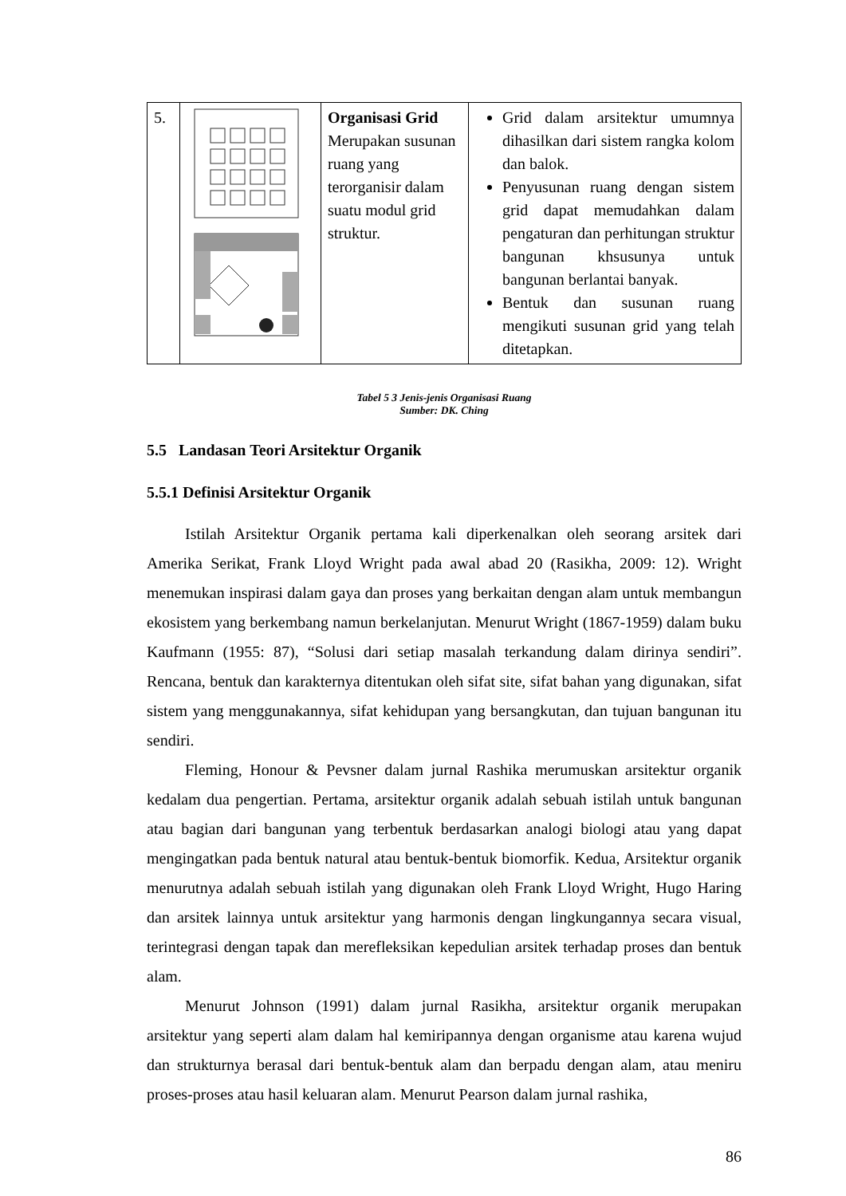| 5. | | Organisasi Grid Merupakan susunan ruang yang terorganisir dalam suatu modul grid struktur. | Grid dalam arsitektur umumnya dihasilkan dari sistem rangka kolom dan balok. Penyusunan ruang dengan sistem grid dapat memudahkan dalam pengaturan dan perhitungan struktur bangunan khsusunya untuk bangunan berlantai banyak. Bentuk dan susunan ruang mengikuti susunan grid yang telah ditetapkan. |
Tabel 5 3 Jenis-jenis Organisasi Ruang
Sumber: DK. Ching
5.5 Landasan Teori Arsitektur Organik
5.5.1 Definisi Arsitektur Organik
Istilah Arsitektur Organik pertama kali diperkenalkan oleh seorang arsitek dari Amerika Serikat, Frank Lloyd Wright pada awal abad 20 (Rasikha, 2009: 12). Wright menemukan inspirasi dalam gaya dan proses yang berkaitan dengan alam untuk membangun ekosistem yang berkembang namun berkelanjutan. Menurut Wright (1867-1959) dalam buku Kaufmann (1955: 87), “Solusi dari setiap masalah terkandung dalam dirinya sendiri”. Rencana, bentuk dan karakternya ditentukan oleh sifat site, sifat bahan yang digunakan, sifat sistem yang menggunakannya, sifat kehidupan yang bersangkutan, dan tujuan bangunan itu sendiri.
Fleming, Honour & Pevsner dalam jurnal Rashika merumuskan arsitektur organik kedalam dua pengertian. Pertama, arsitektur organik adalah sebuah istilah untuk bangunan atau bagian dari bangunan yang terbentuk berdasarkan analogi biologi atau yang dapat mengingatkan pada bentuk natural atau bentuk-bentuk biomorfik. Kedua, Arsitektur organik menurutnya adalah sebuah istilah yang digunakan oleh Frank Lloyd Wright, Hugo Haring dan arsitek lainnya untuk arsitektur yang harmonis dengan lingkungannya secara visual, terintegrasi dengan tapak dan merefleksikan kepedulian arsitek terhadap proses dan bentuk alam.
Menurut Johnson (1991) dalam jurnal Rasikha, arsitektur organik merupakan arsitektur yang seperti alam dalam hal kemiripannya dengan organisme atau karena wujud dan strukturnya berasal dari bentuk-bentuk alam dan berpadu dengan alam, atau meniru proses-proses atau hasil keluaran alam. Menurut Pearson dalam jurnal rashika,
86